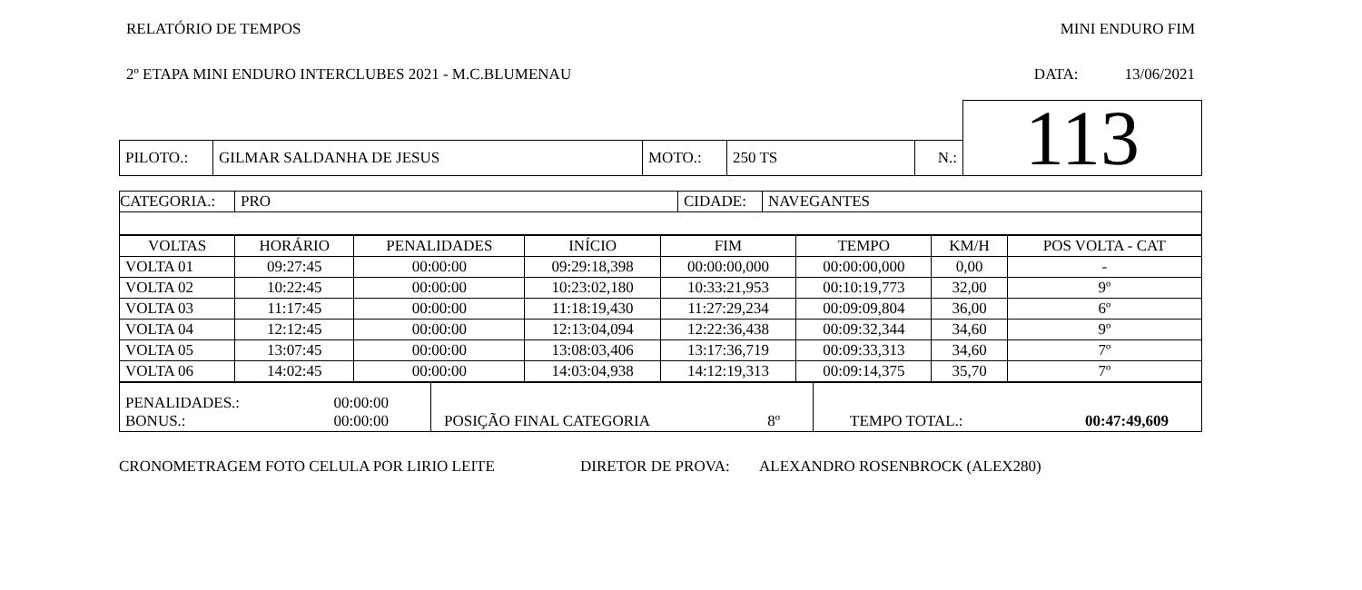RELATÓRIO DE TEMPOS MINI ENDURO FIM
2º ETAPA MINI ENDURO INTERCLUBES 2021 - M.C.BLUMENAU DATA: 13/06/2021
| | | | | | | 113 |
| PILOTO.: | GILMAR SALDANHA DE JESUS | MOTO.: | 250 TS | N.: | | |
| CATEGORIA.: | PRO | CIDADE: | NAVEGANTES |
| VOLTAS | HORÁRIO | PENALIDADES | INÍCIO | FIM | TEMPO | KM/H | POS VOLTA - CAT |
| --- | --- | --- | --- | --- | --- | --- | --- |
| VOLTA 01 | 09:27:45 | 00:00:00 | 09:29:18,398 | 00:00:00,000 | 00:00:00,000 | 0,00 | - |
| VOLTA 02 | 10:22:45 | 00:00:00 | 10:23:02,180 | 10:33:21,953 | 00:10:19,773 | 32,00 | 9º |
| VOLTA 03 | 11:17:45 | 00:00:00 | 11:18:19,430 | 11:27:29,234 | 00:09:09,804 | 36,00 | 6º |
| VOLTA 04 | 12:12:45 | 00:00:00 | 12:13:04,094 | 12:22:36,438 | 00:09:32,344 | 34,60 | 9º |
| VOLTA 05 | 13:07:45 | 00:00:00 | 13:08:03,406 | 13:17:36,719 | 00:09:33,313 | 34,60 | 7º |
| VOLTA 06 | 14:02:45 | 00:00:00 | 14:03:04,938 | 14:12:19,313 | 00:09:14,375 | 35,70 | 7º |
| PENALIDADES.: 00:00:00 BONUS.: 00:00:00 | POSIÇÃO FINAL CATEGORIA 8º | TEMPO TOTAL.: 00:47:49,609 |
CRONOMETRAGEM FOTO CELULA POR LIRIO LEITE DIRETOR DE PROVA: ALEXANDRO ROSENBROCK (ALEX280)